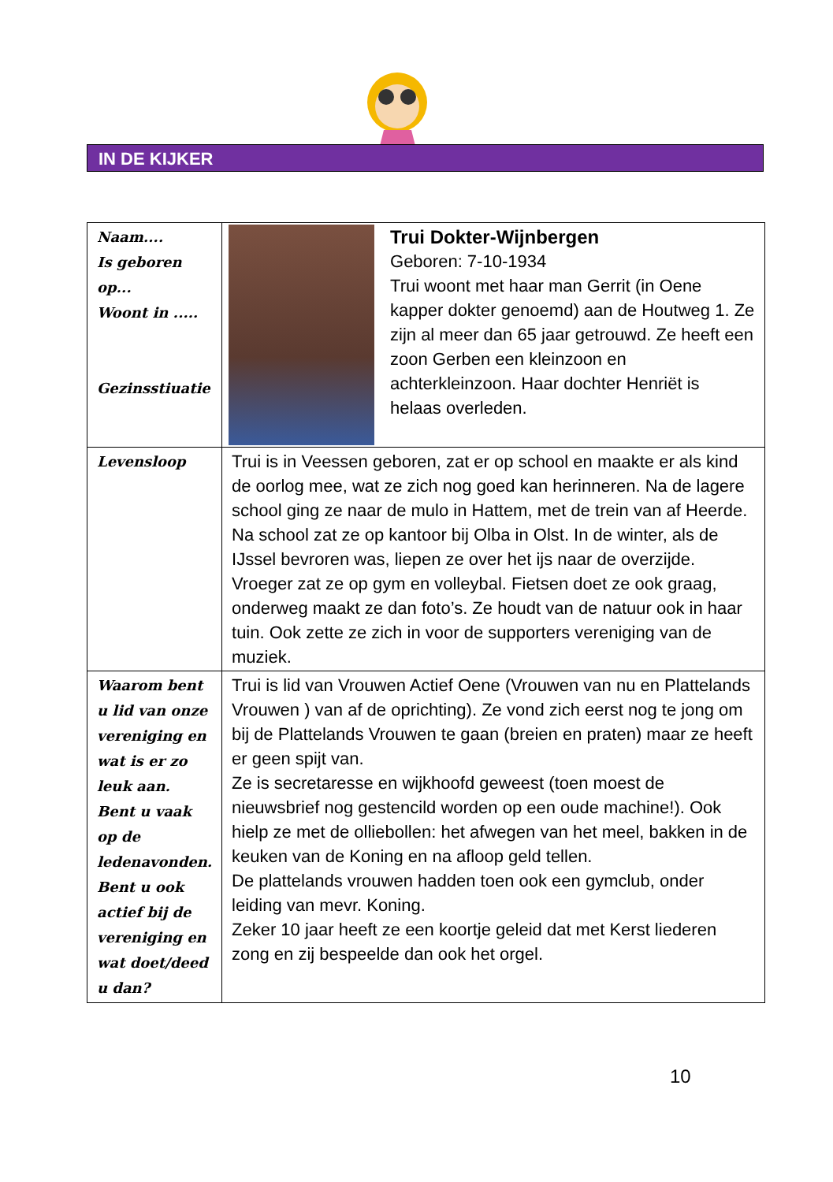IN DE KIJKER
| Naam.... Is geboren op... Woont in ..... Gezinsstiuatie | Trui Dokter-Wijnbergen Geboren: 7-10-1934 Trui woont met haar man Gerrit (in Oene kapper dokter genoemd) aan de Houtweg 1. Ze zijn al meer dan 65 jaar getrouwd. Ze heeft een zoon Gerben een kleinzoon en achterkleinzoon. Haar dochter Henriët is helaas overleden. |
| Levensloop | Trui is in Veessen geboren, zat er op school en maakte er als kind de oorlog mee, wat ze zich nog goed kan herinneren. Na de lagere school ging ze naar de mulo in Hattem, met de trein van af Heerde. Na school zat ze op kantoor bij Olba in Olst. In de winter, als de IJssel bevroren was, liepen ze over het ijs naar de overzijde. Vroeger zat ze op gym en volleybal. Fietsen doet ze ook graag, onderweg maakt ze dan foto’s. Ze houdt van de natuur ook in haar tuin. Ook zette ze zich in voor de supporters vereniging van de muziek. |
| Waarom bent u lid van onze vereniging en wat is er zo leuk aan. Bent u vaak op de ledenavonden. Bent u ook actief bij de vereniging en wat doet/deed u dan? | Trui is lid van Vrouwen Actief Oene (Vrouwen van nu en Plattelands Vrouwen ) van af de oprichting). Ze vond zich eerst nog te jong om bij de Plattelands Vrouwen te gaan (breien en praten) maar ze heeft er geen spijt van. Ze is secretaresse en wijkhoofd geweest (toen moest de nieuwsbrief nog gestencild worden op een oude machine!). Ook hielp ze met de olliebollen: het afwegen van het meel, bakken in de keuken van de Koning en na afloop geld tellen. De plattelands vrouwen hadden toen ook een gymclub, onder leiding van mevr. Koning. Zeker 10 jaar heeft ze een koortje geleid dat met Kerst liederen zong en zij bespeelde dan ook het orgel. |
10